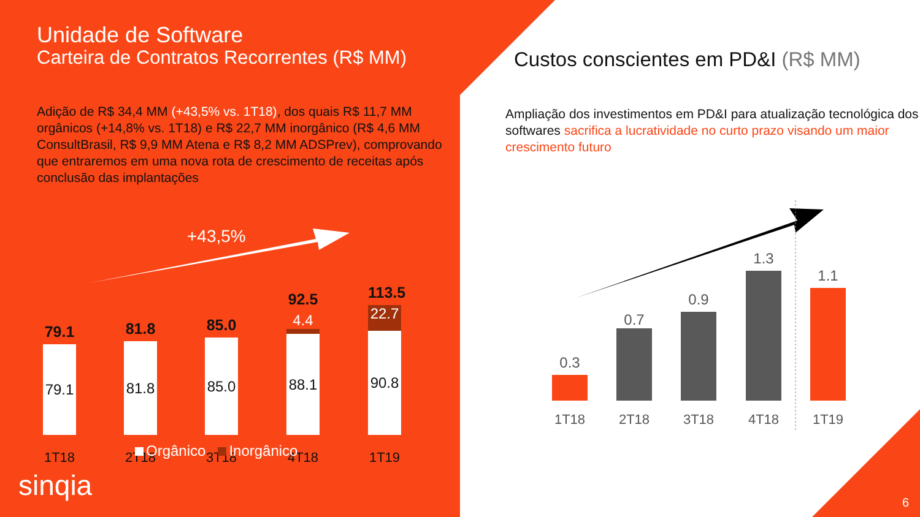Unidade de Software
Carteira de Contratos Recorrentes (R$ MM)
Adição de R$ 34,4 MM (+43,5% vs. 1T18), dos quais R$ 11,7 MM orgânicos (+14,8% vs. 1T18) e R$ 22,7 MM inorgânico (R$ 4,6 MM ConsultBrasil, R$ 9,9 MM Atena e R$ 8,2 MM ADSPrev), comprovando que entraremos em uma nova rota de crescimento de receitas após conclusão das implantações
+43,5%
79.1
79.1
81.8
81.8
85.0
85.0
92.5
4.4
88.1
113.5
22.7
90.8
1T18 2T18 3T18 4T18 1T19
Orgânico Inorgânico
sinqia
Custos conscientes em PD&I (R$ MM)
Ampliação dos investimentos em PD&I para atualização tecnológica dos softwares sacrifica a lucratividade no curto prazo visando um maior crescimento futuro
0.3 0.7 0.9 1.3 1.1
1T18 2T18 3T18 4T18 1T19
6